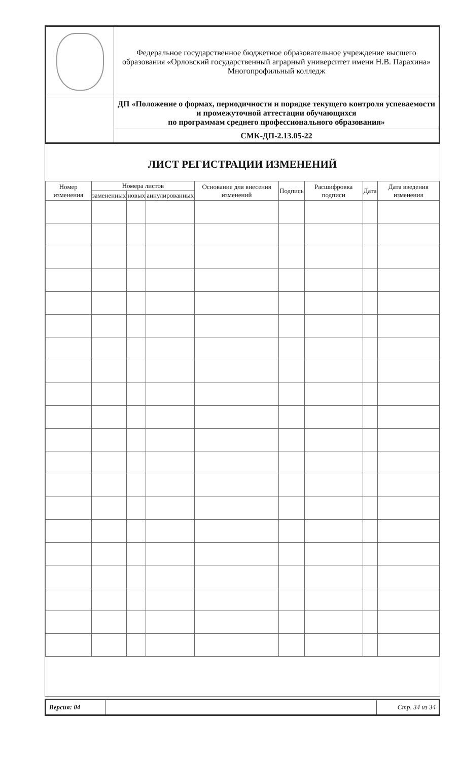| | Федеральное государственное бюджетное образовательное учреждение высшего образования «Орловский государственный аграрный университет имени Н.В. Парахина» Многопрофильный колледж |
| | ДП «Положение о формах, периодичности и порядке текущего контроля успеваемости и промежуточной аттестации обучающихся по программам среднего профессионального образования» |
| | СМК-ДП-2.13.05-22 |
ЛИСТ РЕГИСТРАЦИИ ИЗМЕНЕНИЙ
| Номер изменения | Номера листов | | | Основание для внесения изменений | Подпись | Расшифровка подписи | Дата | Дата введения изменения |
| --- | --- | --- | --- | --- | --- | --- | --- | --- |
| | замененных | новых | аннулированных | | | | | |
| Версия: 04 | | Стр. 34 из 34 |